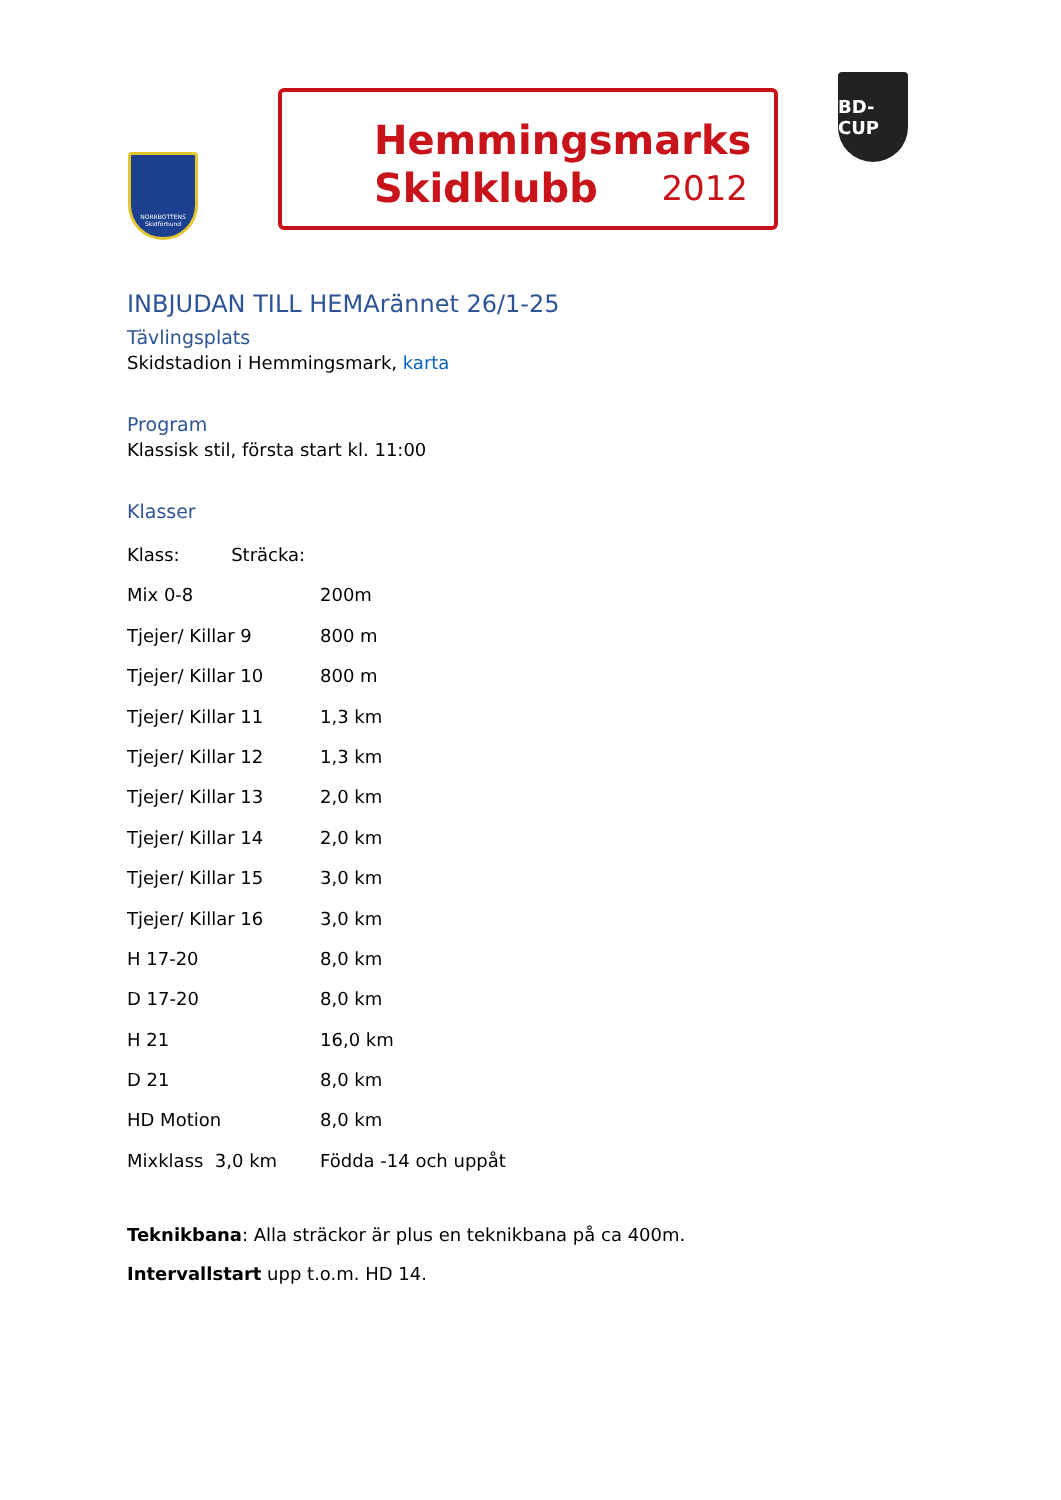NORRBOTTENS
Skidförbund
Hemmingsmarks
Skidklubb
2012
BD-CUP
INBJUDAN TILL HEMArännet 26/1-25
Tävlingsplats
Skidstadion i Hemmingsmark, karta
Program
Klassisk stil, första start kl. 11:00
Klasser
| Klass: Sträcka: | |
| Mix 0-8 | 200m |
| Tjejer/ Killar 9 | 800 m |
| Tjejer/ Killar 10 | 800 m |
| Tjejer/ Killar 11 | 1,3 km |
| Tjejer/ Killar 12 | 1,3 km |
| Tjejer/ Killar 13 | 2,0 km |
| Tjejer/ Killar 14 | 2,0 km |
| Tjejer/ Killar 15 | 3,0 km |
| Tjejer/ Killar 16 | 3,0 km |
| H 17-20 | 8,0 km |
| D 17-20 | 8,0 km |
| H 21 | 16,0 km |
| D 21 | 8,0 km |
| HD Motion | 8,0 km |
| Mixklass 3,0 km | Födda -14 och uppåt |
Teknikbana: Alla sträckor är plus en teknikbana på ca 400m.
Intervallstart upp t.o.m. HD 14.